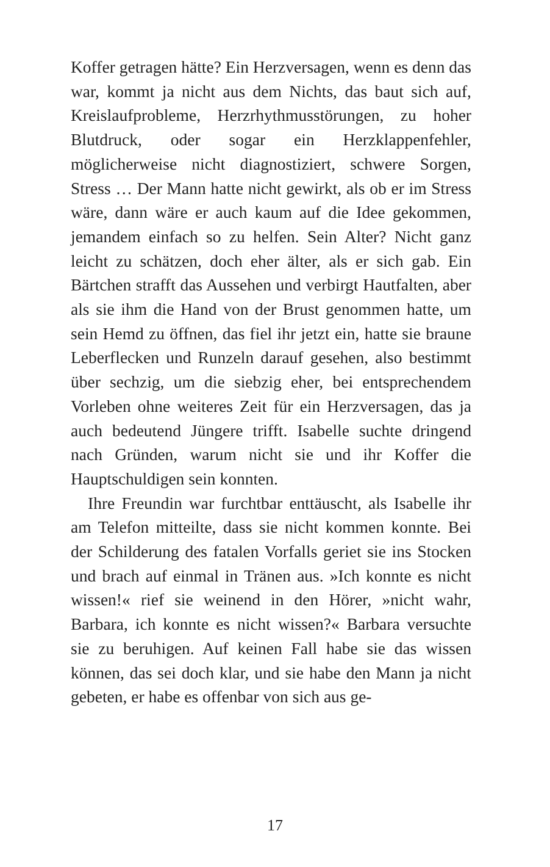Koffer getragen hätte? Ein Herzversagen, wenn es denn das war, kommt ja nicht aus dem Nichts, das baut sich auf, Kreislaufprobleme, Herzrhythmusstörungen, zu hoher Blutdruck, oder sogar ein Herzklappenfehler, möglicherweise nicht diagnostiziert, schwere Sorgen, Stress … Der Mann hatte nicht gewirkt, als ob er im Stress wäre, dann wäre er auch kaum auf die Idee gekommen, jemandem einfach so zu helfen. Sein Alter? Nicht ganz leicht zu schätzen, doch eher älter, als er sich gab. Ein Bärtchen strafft das Aussehen und verbirgt Hautfalten, aber als sie ihm die Hand von der Brust genommen hatte, um sein Hemd zu öffnen, das fiel ihr jetzt ein, hatte sie braune Leberflecken und Runzeln darauf gesehen, also bestimmt über sechzig, um die siebzig eher, bei entsprechendem Vorleben ohne weiteres Zeit für ein Herzversagen, das ja auch bedeutend Jüngere trifft. Isabelle suchte dringend nach Gründen, warum nicht sie und ihr Koffer die Hauptschuldigen sein konnten.
Ihre Freundin war furchtbar enttäuscht, als Isabelle ihr am Telefon mitteilte, dass sie nicht kommen konnte. Bei der Schilderung des fatalen Vorfalls geriet sie ins Stocken und brach auf einmal in Tränen aus. »Ich konnte es nicht wissen!« rief sie weinend in den Hörer, »nicht wahr, Barbara, ich konnte es nicht wissen?« Barbara versuchte sie zu beruhigen. Auf keinen Fall habe sie das wissen können, das sei doch klar, und sie habe den Mann ja nicht gebeten, er habe es offenbar von sich aus ge-
17